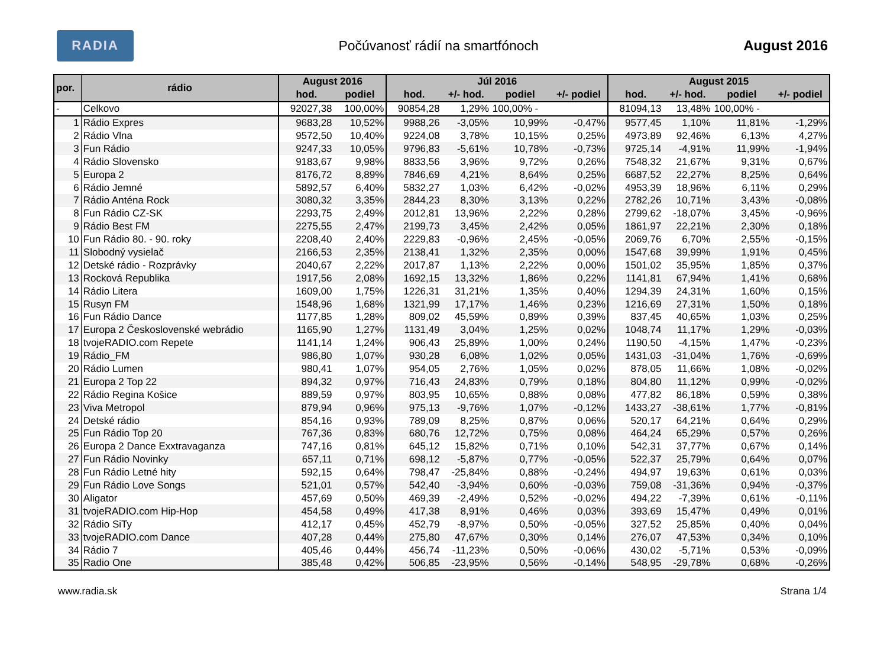RADIA
Počúvanosť rádií na smartfónoch
August 2016
| por. | rádio | August 2016 | | Júl 2016 | | | | August 2015 | | | |
| --- | --- | --- | --- | --- | --- | --- | --- | --- | --- | --- | --- |
| | | hod. | podiel | hod. | +/- hod. | podiel | +/- podiel | hod. | +/- hod. | podiel | +/- podiel |
| - | Celkovo | 92027,38 | 100,00% | 90854,28 | 1,29% | 100,00% - | | 81094,13 | 13,48% | 100,00% - | |
| 1 | Rádio Expres | 9683,28 | 10,52% | 9988,26 | -3,05% | 10,99% | -0,47% | 9577,45 | 1,10% | 11,81% | -1,29% |
| 2 | Rádio Vlna | 9572,50 | 10,40% | 9224,08 | 3,78% | 10,15% | 0,25% | 4973,89 | 92,46% | 6,13% | 4,27% |
| 3 | Fun Rádio | 9247,33 | 10,05% | 9796,83 | -5,61% | 10,78% | -0,73% | 9725,14 | -4,91% | 11,99% | -1,94% |
| 4 | Rádio Slovensko | 9183,67 | 9,98% | 8833,56 | 3,96% | 9,72% | 0,26% | 7548,32 | 21,67% | 9,31% | 0,67% |
| 5 | Europa 2 | 8176,72 | 8,89% | 7846,69 | 4,21% | 8,64% | 0,25% | 6687,52 | 22,27% | 8,25% | 0,64% |
| 6 | Rádio Jemné | 5892,57 | 6,40% | 5832,27 | 1,03% | 6,42% | -0,02% | 4953,39 | 18,96% | 6,11% | 0,29% |
| 7 | Rádio Anténa Rock | 3080,32 | 3,35% | 2844,23 | 8,30% | 3,13% | 0,22% | 2782,26 | 10,71% | 3,43% | -0,08% |
| 8 | Fun Rádio CZ-SK | 2293,75 | 2,49% | 2012,81 | 13,96% | 2,22% | 0,28% | 2799,62 | -18,07% | 3,45% | -0,96% |
| 9 | Rádio Best FM | 2275,55 | 2,47% | 2199,73 | 3,45% | 2,42% | 0,05% | 1861,97 | 22,21% | 2,30% | 0,18% |
| 10 | Fun Rádio 80. - 90. roky | 2208,40 | 2,40% | 2229,83 | -0,96% | 2,45% | -0,05% | 2069,76 | 6,70% | 2,55% | -0,15% |
| 11 | Slobodný vysielač | 2166,53 | 2,35% | 2138,41 | 1,32% | 2,35% | 0,00% | 1547,68 | 39,99% | 1,91% | 0,45% |
| 12 | Detské rádio - Rozprávky | 2040,67 | 2,22% | 2017,87 | 1,13% | 2,22% | 0,00% | 1501,02 | 35,95% | 1,85% | 0,37% |
| 13 | Rocková Republika | 1917,56 | 2,08% | 1692,15 | 13,32% | 1,86% | 0,22% | 1141,81 | 67,94% | 1,41% | 0,68% |
| 14 | Rádio Litera | 1609,00 | 1,75% | 1226,31 | 31,21% | 1,35% | 0,40% | 1294,39 | 24,31% | 1,60% | 0,15% |
| 15 | Rusyn FM | 1548,96 | 1,68% | 1321,99 | 17,17% | 1,46% | 0,23% | 1216,69 | 27,31% | 1,50% | 0,18% |
| 16 | Fun Rádio Dance | 1177,85 | 1,28% | 809,02 | 45,59% | 0,89% | 0,39% | 837,45 | 40,65% | 1,03% | 0,25% |
| 17 | Europa 2 Československé webrádio | 1165,90 | 1,27% | 1131,49 | 3,04% | 1,25% | 0,02% | 1048,74 | 11,17% | 1,29% | -0,03% |
| 18 | tvojeRADIO.com Repete | 1141,14 | 1,24% | 906,43 | 25,89% | 1,00% | 0,24% | 1190,50 | -4,15% | 1,47% | -0,23% |
| 19 | Rádio_FM | 986,80 | 1,07% | 930,28 | 6,08% | 1,02% | 0,05% | 1431,03 | -31,04% | 1,76% | -0,69% |
| 20 | Rádio Lumen | 980,41 | 1,07% | 954,05 | 2,76% | 1,05% | 0,02% | 878,05 | 11,66% | 1,08% | -0,02% |
| 21 | Europa 2 Top 22 | 894,32 | 0,97% | 716,43 | 24,83% | 0,79% | 0,18% | 804,80 | 11,12% | 0,99% | -0,02% |
| 22 | Rádio Regina Košice | 889,59 | 0,97% | 803,95 | 10,65% | 0,88% | 0,08% | 477,82 | 86,18% | 0,59% | 0,38% |
| 23 | Viva Metropol | 879,94 | 0,96% | 975,13 | -9,76% | 1,07% | -0,12% | 1433,27 | -38,61% | 1,77% | -0,81% |
| 24 | Detské rádio | 854,16 | 0,93% | 789,09 | 8,25% | 0,87% | 0,06% | 520,17 | 64,21% | 0,64% | 0,29% |
| 25 | Fun Rádio Top 20 | 767,36 | 0,83% | 680,76 | 12,72% | 0,75% | 0,08% | 464,24 | 65,29% | 0,57% | 0,26% |
| 26 | Europa 2 Dance Exxtravaganza | 747,16 | 0,81% | 645,12 | 15,82% | 0,71% | 0,10% | 542,31 | 37,77% | 0,67% | 0,14% |
| 27 | Fun Rádio Novinky | 657,11 | 0,71% | 698,12 | -5,87% | 0,77% | -0,05% | 522,37 | 25,79% | 0,64% | 0,07% |
| 28 | Fun Rádio Letné hity | 592,15 | 0,64% | 798,47 | -25,84% | 0,88% | -0,24% | 494,97 | 19,63% | 0,61% | 0,03% |
| 29 | Fun Rádio Love Songs | 521,01 | 0,57% | 542,40 | -3,94% | 0,60% | -0,03% | 759,08 | -31,36% | 0,94% | -0,37% |
| 30 | Aligator | 457,69 | 0,50% | 469,39 | -2,49% | 0,52% | -0,02% | 494,22 | -7,39% | 0,61% | -0,11% |
| 31 | tvojeRADIO.com Hip-Hop | 454,58 | 0,49% | 417,38 | 8,91% | 0,46% | 0,03% | 393,69 | 15,47% | 0,49% | 0,01% |
| 32 | Rádio SiTy | 412,17 | 0,45% | 452,79 | -8,97% | 0,50% | -0,05% | 327,52 | 25,85% | 0,40% | 0,04% |
| 33 | tvojeRADIO.com Dance | 407,28 | 0,44% | 275,80 | 47,67% | 0,30% | 0,14% | 276,07 | 47,53% | 0,34% | 0,10% |
| 34 | Rádio 7 | 405,46 | 0,44% | 456,74 | -11,23% | 0,50% | -0,06% | 430,02 | -5,71% | 0,53% | -0,09% |
| 35 | Radio One | 385,48 | 0,42% | 506,85 | -23,95% | 0,56% | -0,14% | 548,95 | -29,78% | 0,68% | -0,26% |
www.radia.sk Strana 1/4